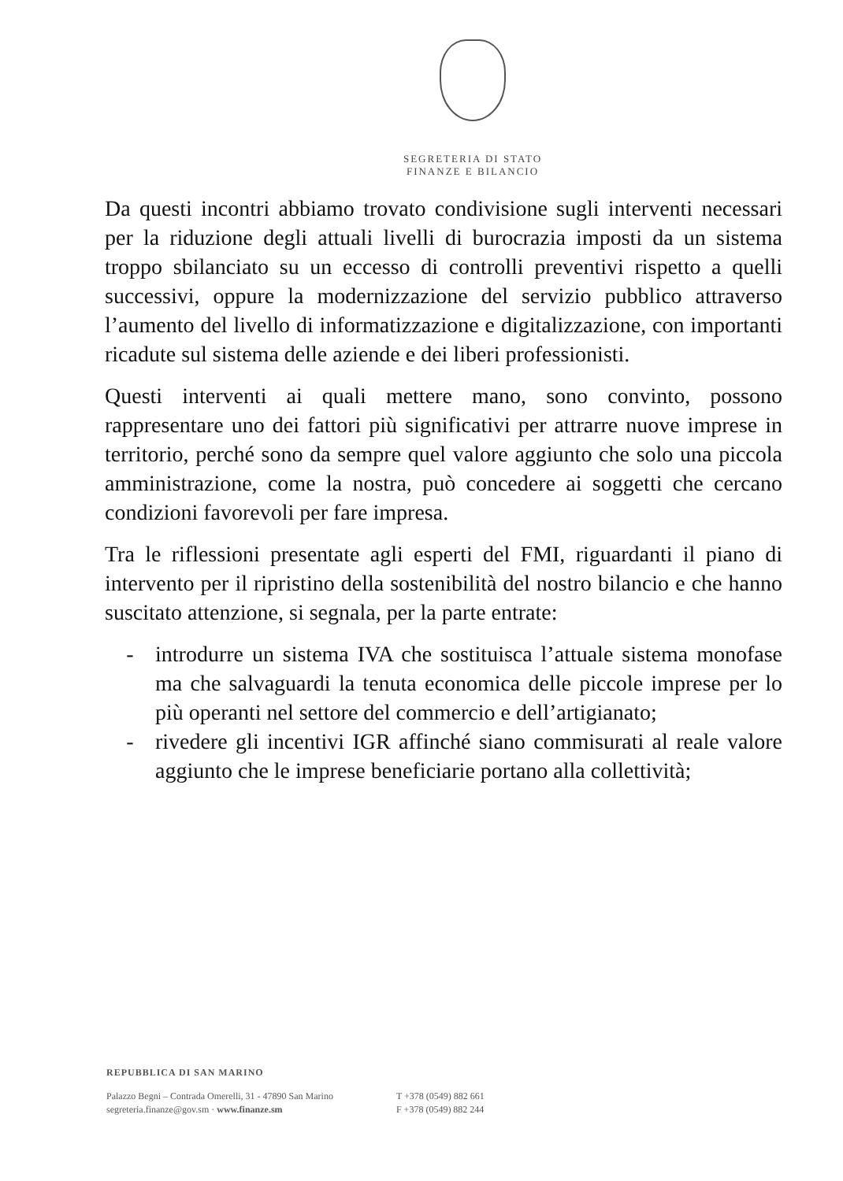SEGRETERIA DI STATO
FINANZE E BILANCIO
Da questi incontri abbiamo trovato condivisione sugli interventi necessari per la riduzione degli attuali livelli di burocrazia imposti da un sistema troppo sbilanciato su un eccesso di controlli preventivi rispetto a quelli successivi, oppure la modernizzazione del servizio pubblico attraverso l’aumento del livello di informatizzazione e digitalizzazione, con importanti ricadute sul sistema delle aziende e dei liberi professionisti.
Questi interventi ai quali mettere mano, sono convinto, possono rappresentare uno dei fattori più significativi per attrarre nuove imprese in territorio, perché sono da sempre quel valore aggiunto che solo una piccola amministrazione, come la nostra, può concedere ai soggetti che cercano condizioni favorevoli per fare impresa.
Tra le riflessioni presentate agli esperti del FMI, riguardanti il piano di intervento per il ripristino della sostenibilità del nostro bilancio e che hanno suscitato attenzione, si segnala, per la parte entrate:
- introdurre un sistema IVA che sostituisca l’attuale sistema monofase ma che salvaguardi la tenuta economica delle piccole imprese per lo più operanti nel settore del commercio e dell’artigianato;
- rivedere gli incentivi IGR affinché siano commisurati al reale valore aggiunto che le imprese beneficiarie portano alla collettività;
REPUBBLICA DI SAN MARINO
Palazzo Begni – Contrada Omerelli, 31 - 47890 San Marino
segreteria.finanze@gov.sm · www.finanze.sm
T +378 (0549) 882 661
F +378 (0549) 882 244